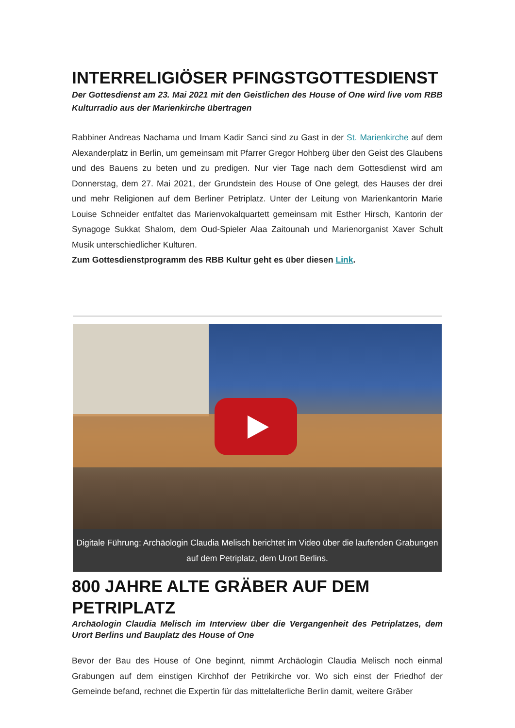INTERRELIGIÖSER PFINGSTGOTTESDIENST
Der Gottesdienst am 23. Mai 2021 mit den Geistlichen des House of One wird live vom RBB Kulturradio aus der Marienkirche übertragen
Rabbiner Andreas Nachama und Imam Kadir Sanci sind zu Gast in der St. Marienkirche auf dem Alexanderplatz in Berlin, um gemeinsam mit Pfarrer Gregor Hohberg über den Geist des Glaubens und des Bauens zu beten und zu predigen. Nur vier Tage nach dem Gottesdienst wird am Donnerstag, dem 27. Mai 2021, der Grundstein des House of One gelegt, des Hauses der drei und mehr Religionen auf dem Berliner Petriplatz. Unter der Leitung von Marienkantorin Marie Louise Schneider entfaltet das Marienvokalquartett gemeinsam mit Esther Hirsch, Kantorin der Synagoge Sukkat Shalom, dem Oud-Spieler Alaa Zaitounah und Marienorganist Xaver Schult Musik unterschiedlicher Kulturen.
Zum Gottesdienstprogramm des RBB Kultur geht es über diesen Link.
Digitale Führung: Archäologin Claudia Melisch berichtet im Video über die laufenden Grabungen auf dem Petriplatz, dem Urort Berlins.
800 JAHRE ALTE GRÄBER AUF DEM PETRIPLATZ
Archäologin Claudia Melisch im Interview über die Vergangenheit des Petriplatzes, dem Urort Berlins und Bauplatz des House of One
Bevor der Bau des House of One beginnt, nimmt Archäologin Claudia Melisch noch einmal Grabungen auf dem einstigen Kirchhof der Petrikirche vor. Wo sich einst der Friedhof der Gemeinde befand, rechnet die Expertin für das mittelalterliche Berlin damit, weitere Gräber